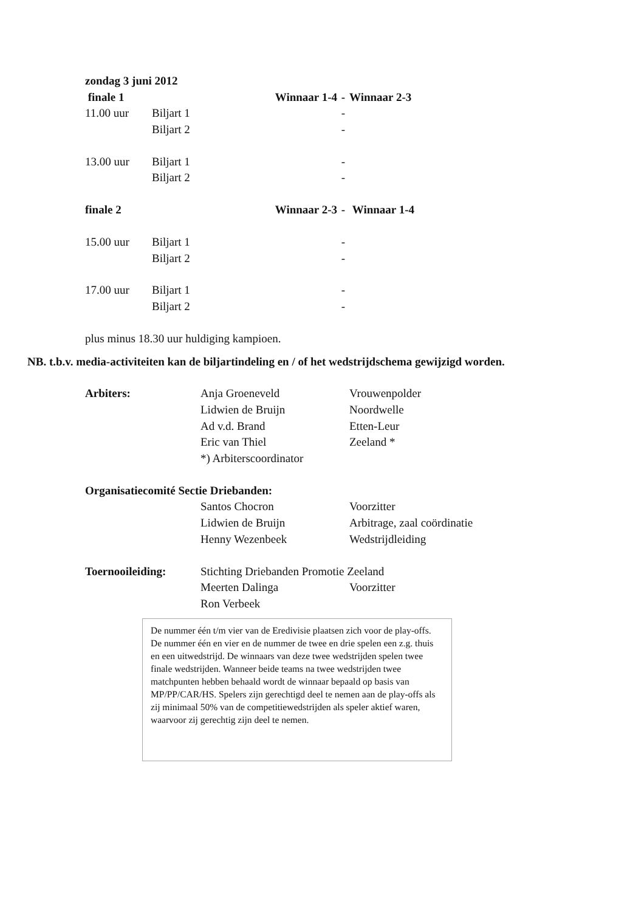zondag 3 juni 2012
finale 1 Winnaar 1-4 - Winnaar 2-3
11.00 uur Biljart 1 -
Biljart 2 -
13.00 uur Biljart 1 -
Biljart 2 -
finale 2 Winnaar 2-3 - Winnaar 1-4
15.00 uur Biljart 1 -
Biljart 2 -
17.00 uur Biljart 1 -
Biljart 2 -
plus minus 18.30 uur huldiging kampioen.
NB. t.b.v. media-activiteiten kan de biljartindeling en / of het wedstrijdschema gewijzigd worden.
Arbiters: Anja Groeneveld Vrouwenpolder
Lidwien de Bruijn Noordwelle
Ad v.d. Brand Etten-Leur
Eric van Thiel Zeeland *
*) Arbiterscoordinator
Organisatiecomité Sectie Driebanden:
Santos Chocron Voorzitter
Lidwien de Bruijn Arbitrage, zaal coördinatie
Henny Wezenbeek Wedstrijdleiding
Toernooileiding: Stichting Driebanden Promotie Zeeland
Meerten Dalinga Voorzitter
Ron Verbeek
De nummer één t/m vier van de Eredivisie plaatsen zich voor de play-offs. De nummer één en vier en de nummer de twee en drie spelen een z.g. thuis en een uitwedstrijd. De winnaars van deze twee wedstrijden spelen twee finale wedstrijden. Wanneer beide teams na twee wedstrijden twee matchpunten hebben behaald wordt de winnaar bepaald op basis van MP/PP/CAR/HS. Spelers zijn gerechtigd deel te nemen aan de play-offs als zij minimaal 50% van de competitiewedstrijden als speler aktief waren, waarvoor zij gerechtig zijn deel te nemen.